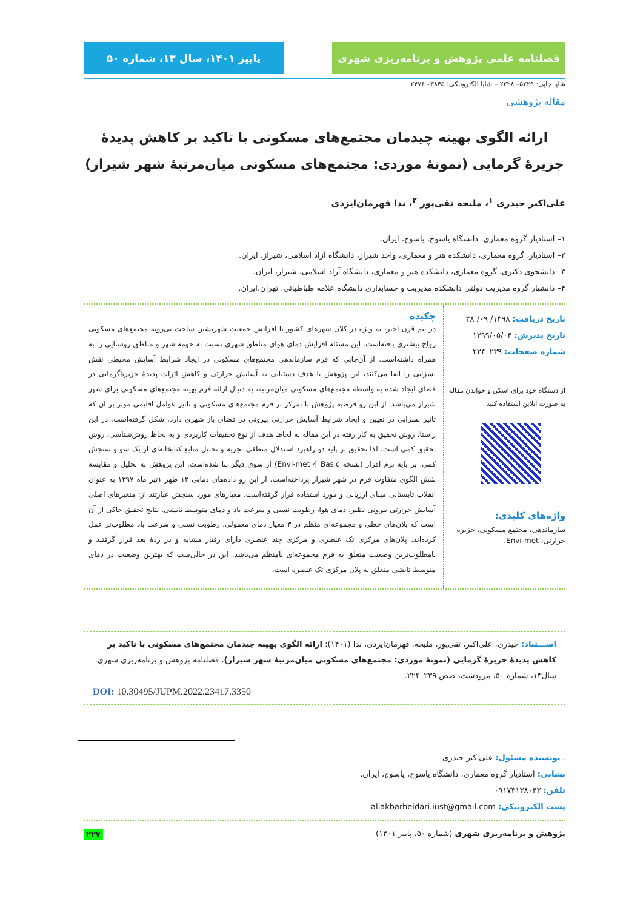فصلنامه علمی پژوهش و برنامه‌ریزی شهری پاییز ۱۴۰۱، سال ۱۳، شماره ۵۰
شاپا چاپی: ۵۲۲۹– ۲۲۲۸ – شاپا الکترونیکی: ۳۸۴۵– ۲۴۷۶
مقاله پژوهشی
ارائه الگوی بهینه چیدمان مجتمع‌های مسکونی با تاکید بر کاهش پدیدۀ جزیرۀ گرمایی (نمونۀ موردی: مجتمع‌های مسکونی میان‌مرتبۀ شهر شیراز)
علی‌اکبر حیدری <sup>۱</sup>، ملیحه تقی‌پور <sup>۲</sup>، ندا قهرمان‌ایزدی
۱– استادیار گروه معماری، دانشگاه یاسوج، یاسوج، ایران.
۲– استادیار، گروه معماری، دانشکده هنر و معماری، واحد شیراز، دانشگاه آزاد اسلامی، شیراز، ایران.
۳– دانشجوی دکتری، گروه معماری، دانشکده هنر و معماری، دانشگاه آزاد اسلامی، شیراز، ایران.
۴– دانشیار گروه مدیریت دولتی دانشکده مدیریت و حسابداری دانشگاه علامه طباطبائی، تهران.ایران.
تاریخ دریافت: ۱۳۹۸/ ۰۹/ ۲۸
تاریخ پذیرش: ۱۳۹۹/۰۵/۰۴
شماره صفحات: ۲۳۹–۲۲۴
از دستگاه خود برای اسکن و خواندن مقاله به صورت آنلاین استفاده کنید
واژه‌های کلیدی:
سازماندهی، مجتمع مسکونی، جزیره حرارتی، Envi-met.
چکیده
در نیم قرن اخیر، به ویژه در کلان شهرهای کشور با افزایش جمعیت شهرنشین ساخت بی‌رویه مجتمع‌های مسکونی رواج بیشتری یافته‌است. این مسئله افزایش دمای هوای مناطق شهری نسبت به حومه شهر و مناطق روستایی را به همراه داشته‌است. از آن‌جایی که فرم سازماندهی مجتمع‌های مسکونی در ایجاد شرایط آسایش محیطی نقش بسزایی را ایفا می‌کنند، این پژوهش با هدف دستیابی به آسایش حرارتی و کاهش اثرات پدیدۀ جزیرۀگرمایی در فضای ایجاد شده به واسطه مجتمع‌های مسکونی میان‌مرتبه، به دنبال ارائه فرم بهینه مجتمع‌های مسکونی برای شهر شیراز می‌باشد. از این رو فرضیه پژوهش با تمرکز بر فرم مجتمع‌های مسکونی و تاثیر عوامل اقلیمی موثر بر آن که تاثیر بسزایی در تعیین و ایجاد شرایط آسایش حرارتی بیرونی در فضای باز شهری دارد، شکل گرفته‌است. در این راستا، روش تحقیق به کار رفته در این مقاله به لحاظ هدف از نوع تحقیقات کاربردی و به لحاظ روش‌شناسی، روش تحقیق کمی است. لذا تحقیق بر پایه دو راهبرد استدلال منطقی تجزیه و تحلیل منابع کتابخانه‌ای از یک سو و سنجش کمی، بر پایه نرم افزار (نسخه Envi-met 4 Basic) از سوی دیگر بنا شده‌است. این پژوهش به تحلیل و مقایسه شش الگوی متفاوت فرم در شهر شیراز پرداخته‌است. از این رو داده‌های دمایی ۱۲ ظهر ۱تیر ماه ۱۳۹۷ به عنوان انقلاب تابستانی مبنای ارزیابی و مورد استفاده قرار گرفته‌است. معیارهای مورد سنجش عبارتند از: متغیرهای اصلی آسایش حرارتی بیرونی نظیر، دمای هوا، رطوبت نسبی و سرعت باد و دمای متوسط تابشی. نتایج تحقیق حاکی از آن است که پلان‌های خطی و مجموعه‌ای منظم در ۳ معیار دمای معمولی، رطوبت نسبی و سرعت باد مطلوب‌تر عمل کرده‌اند. پلان‌های مرکزی تک عنصری و مرکزی چند عنصری دارای رفتار مشابه و در ردۀ بعد قرار گرفتند و نامطلوب‌ترین وضعیت متعلق به فرم مجموعه‌ای نامنظم می‌باشد. این در حالی‌ست که بهترین وضعیت در دمای متوسط تابشی متعلق به پلان مرکزی تک عنصره است.
اســـتناد: حیدری، علی‌اکبر، تقی‌پور، ملیحه، قهرمان‌ایزدی، ندا (۱۴۰۱): ارائه الگوی بهینه چیدمان مجتمع‌های مسکونی با تاکید بر کاهش پدیدۀ جزیرۀ گرمایی (نمونۀ موردی: مجتمع‌های مسکونی میان‌مرتبۀ شهر شیراز)، فصلنامه پژوهش و برنامه‌ریزی شهری، سال۱۳، شماره ۵۰، مرودشت، صص ۲۳۹–۲۲۴.
DOI: 10.30495/JUPM.2022.23417.3350
. نویسنده مسئول: علی‌اکبر حیدری
نشانی: استادیار گروه معماری، دانشگاه یاسوج، یاسوج، ایران.
تلفن: ۰۹۱۷۳۱۳۸۰۴۳
پست الکترونیکی: aliakbarheidari.iust@gmail.com
پژوهش و برنامه‌ریزی شهری (شماره ۵۰، پاییز ۱۴۰۱) ۲۲۷